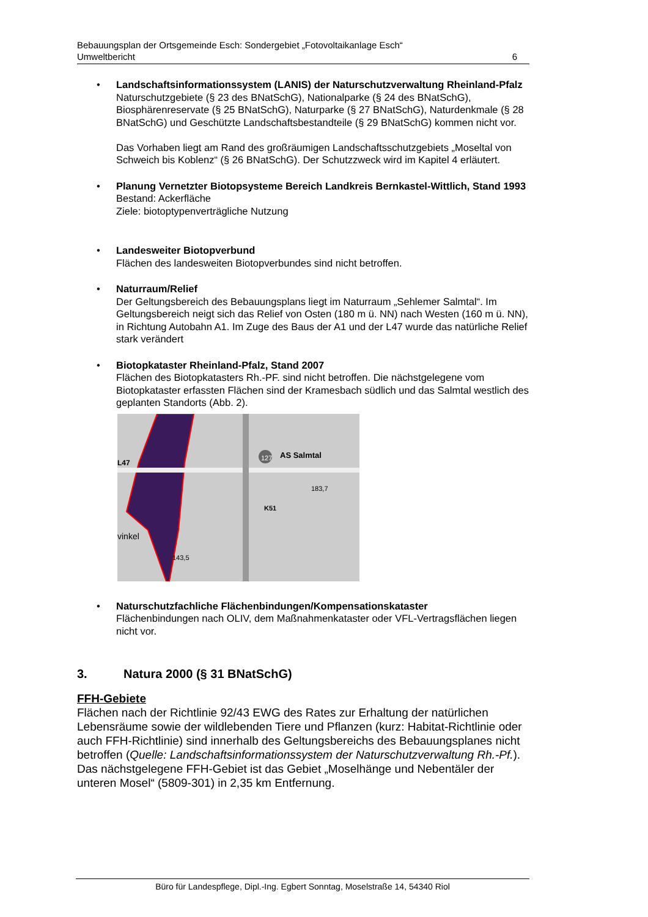Bebauungsplan der Ortsgemeinde Esch: Sondergebiet „Fotovoltaikanlage Esch“
Umweltbericht 6
• Landschaftsinformationssystem (LANIS) der Naturschutzverwaltung Rheinland-Pfalz
Naturschutzgebiete (§ 23 des BNatSchG), Nationalparke (§ 24 des BNatSchG), Biosphärenreservate (§ 25 BNatSchG), Naturparke (§ 27 BNatSchG), Naturdenkmale (§ 28 BNatSchG) und Geschützte Landschaftsbestandteile (§ 29 BNatSchG) kommen nicht vor.
Das Vorhaben liegt am Rand des großräumigen Landschaftsschutzgebiets „Moseltal von Schweich bis Koblenz“ (§ 26 BNatSchG). Der Schutzzweck wird im Kapitel 4 erläutert.
• Planung Vernetzter Biotopsysteme Bereich Landkreis Bernkastel-Wittlich, Stand 1993
Bestand: Ackerfläche
Ziele: biotoptypenverträgliche Nutzung
• Landesweiter Biotopverbund
Flächen des landesweiten Biotopverbundes sind nicht betroffen.
• Naturraum/Relief
Der Geltungsbereich des Bebauungsplans liegt im Naturraum „Sehlemer Salmtal“. Im Geltungsbereich neigt sich das Relief von Osten (180 m ü. NN) nach Westen (160 m ü. NN), in Richtung Autobahn A1. Im Zuge des Baus der A1 und der L47 wurde das natürliche Relief stark verändert
• Biotopkataster Rheinland-Pfalz, Stand 2007
Flächen des Biotopkatasters Rh.-PF. sind nicht betroffen. Die nächstgelegene vom Biotopkataster erfassten Flächen sind der Kramesbach südlich und das Salmtal westlich des geplanten Standorts (Abb. 2).
AS Salmtal
L47
183,7
127
K51
143,5
vinkel
• Naturschutzfachliche Flächenbindungen/Kompensationskataster
Flächenbindungen nach OLIV, dem Maßnahmenkataster oder VFL-Vertragsflächen liegen nicht vor.
3. Natura 2000 (§ 31 BNatSchG)
FFH-Gebiete
Flächen nach der Richtlinie 92/43 EWG des Rates zur Erhaltung der natürlichen Lebensräume sowie der wildlebenden Tiere und Pflanzen (kurz: Habitat-Richtlinie oder auch FFH-Richtlinie) sind innerhalb des Geltungsbereichs des Bebauungsplanes nicht betroffen (Quelle: Landschaftsinformationssystem der Naturschutzverwaltung Rh.-Pf.).
Das nächstgelegene FFH-Gebiet ist das Gebiet „Moselhänge und Nebentäler der unteren Mosel“ (5809-301) in 2,35 km Entfernung.
Büro für Landespflege, Dipl.-Ing. Egbert Sonntag, Moselstraße 14, 54340 Riol